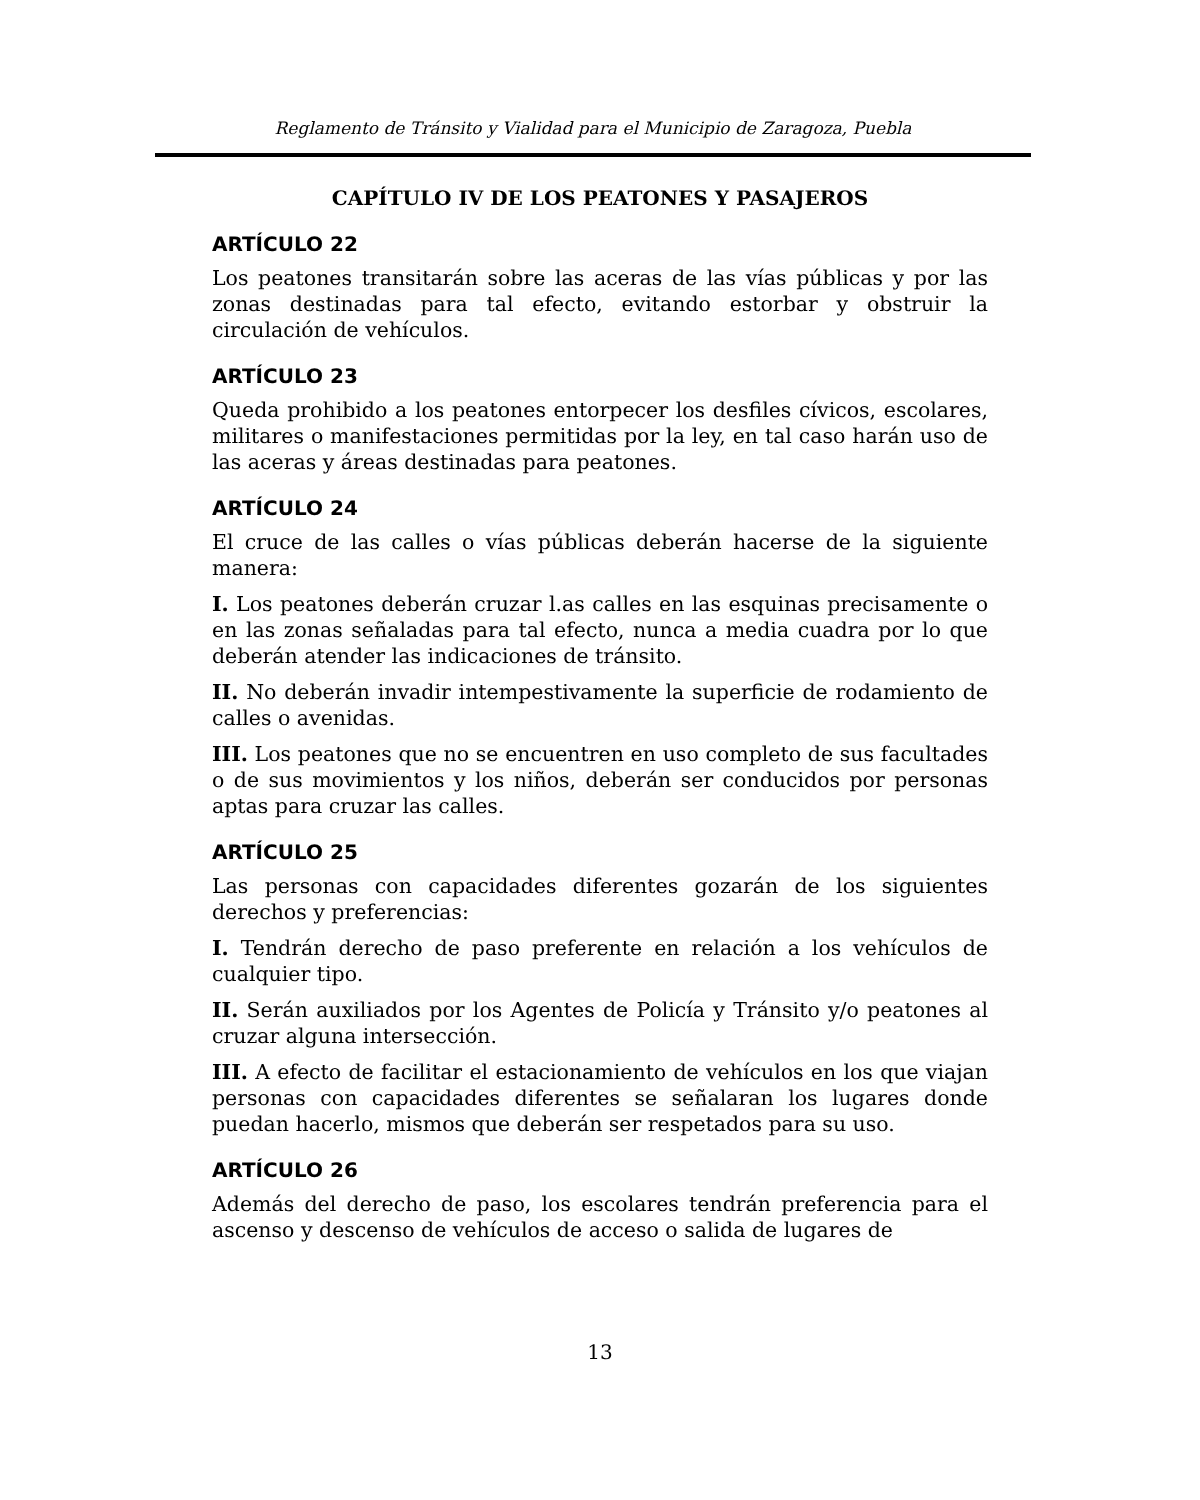Reglamento de Tránsito y Vialidad para el Municipio de Zaragoza, Puebla
CAPÍTULO IV DE LOS PEATONES Y PASAJEROS
ARTÍCULO 22
Los peatones transitarán sobre las aceras de las vías públicas y por las zonas destinadas para tal efecto, evitando estorbar y obstruir la circulación de vehículos.
ARTÍCULO 23
Queda prohibido a los peatones entorpecer los desfiles cívicos, escolares, militares o manifestaciones permitidas por la ley, en tal caso harán uso de las aceras y áreas destinadas para peatones.
ARTÍCULO 24
El cruce de las calles o vías públicas deberán hacerse de la siguiente manera:
I. Los peatones deberán cruzar l.as calles en las esquinas precisamente o en las zonas señaladas para tal efecto, nunca a media cuadra por lo que deberán atender las indicaciones de tránsito.
II. No deberán invadir intempestivamente la superficie de rodamiento de calles o avenidas.
III. Los peatones que no se encuentren en uso completo de sus facultades o de sus movimientos y los niños, deberán ser conducidos por personas aptas para cruzar las calles.
ARTÍCULO 25
Las personas con capacidades diferentes gozarán de los siguientes derechos y preferencias:
I. Tendrán derecho de paso preferente en relación a los vehículos de cualquier tipo.
II. Serán auxiliados por los Agentes de Policía y Tránsito y/o peatones al cruzar alguna intersección.
III. A efecto de facilitar el estacionamiento de vehículos en los que viajan personas con capacidades diferentes se señalaran los lugares donde puedan hacerlo, mismos que deberán ser respetados para su uso.
ARTÍCULO 26
Además del derecho de paso, los escolares tendrán preferencia para el ascenso y descenso de vehículos de acceso o salida de lugares de
13